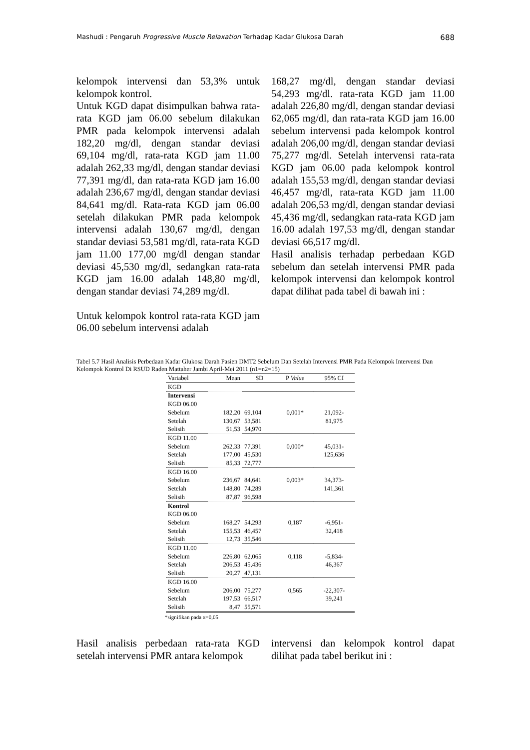Mashudi : Pengaruh Progressive Muscle Relaxation Terhadap Kadar Glukosa Darah 688
kelompok intervensi dan 53,3% untuk kelompok kontrol.
Untuk KGD dapat disimpulkan bahwa rata-rata KGD jam 06.00 sebelum dilakukan PMR pada kelompok intervensi adalah 182,20 mg/dl, dengan standar deviasi 69,104 mg/dl, rata-rata KGD jam 11.00 adalah 262,33 mg/dl, dengan standar deviasi 77,391 mg/dl, dan rata-rata KGD jam 16.00 adalah 236,67 mg/dl, dengan standar deviasi 84,641 mg/dl. Rata-rata KGD jam 06.00 setelah dilakukan PMR pada kelompok intervensi adalah 130,67 mg/dl, dengan standar deviasi 53,581 mg/dl, rata-rata KGD jam 11.00 177,00 mg/dl dengan standar deviasi 45,530 mg/dl, sedangkan rata-rata KGD jam 16.00 adalah 148,80 mg/dl, dengan standar deviasi 74,289 mg/dl.
Untuk kelompok kontrol rata-rata KGD jam 06.00 sebelum intervensi adalah
168,27 mg/dl, dengan standar deviasi 54,293 mg/dl. rata-rata KGD jam 11.00 adalah 226,80 mg/dl, dengan standar deviasi 62,065 mg/dl, dan rata-rata KGD jam 16.00 sebelum intervensi pada kelompok kontrol adalah 206,00 mg/dl, dengan standar deviasi 75,277 mg/dl. Setelah intervensi rata-rata KGD jam 06.00 pada kelompok kontrol adalah 155,53 mg/dl, dengan standar deviasi 46,457 mg/dl, rata-rata KGD jam 11.00 adalah 206,53 mg/dl, dengan standar deviasi 45,436 mg/dl, sedangkan rata-rata KGD jam 16.00 adalah 197,53 mg/dl, dengan standar deviasi 66,517 mg/dl.
Hasil analisis terhadap perbedaan KGD sebelum dan setelah intervensi PMR pada kelompok intervensi dan kelompok kontrol dapat dilihat pada tabel di bawah ini :
Tabel 5.7 Hasil Analisis Perbedaan Kadar Glukosa Darah Pasien DMT2 Sebelum Dan Setelah Intervensi PMR Pada Kelompok Intervensi Dan Kelompok Kontrol Di RSUD Raden Mattaher Jambi April-Mei 2011 (n1=n2=15)
| Variabel | Mean | SD | P Value | 95% CI |
| --- | --- | --- | --- | --- |
| KGD | | | | |
| Intervensi | | | | |
| KGD 06.00 | | | | |
| Sebelum | 182,20 | 69,104 | 0,001* | 21,092- |
| Setelah | 130,67 | 53,581 | | 81,975 |
| Selisih | 51,53 | 54,970 | | |
| KGD 11.00 | | | | |
| Sebelum | 262,33 | 77,391 | 0,000* | 45,031- |
| Setelah | 177,00 | 45,530 | | 125,636 |
| Selisih | 85,33 | 72,777 | | |
| KGD 16.00 | | | | |
| Sebelum | 236,67 | 84,641 | 0,003* | 34,373- |
| Setelah | 148,80 | 74,289 | | 141,361 |
| Selisih | 87,87 | 96,598 | | |
| Kontrol | | | | |
| KGD 06.00 | | | | |
| Sebelum | 168,27 | 54,293 | 0,187 | -6,951- |
| Setelah | 155,53 | 46,457 | | 32,418 |
| Selisih | 12,73 | 35,546 | | |
| KGD 11.00 | | | | |
| Sebelum | 226,80 | 62,065 | 0,118 | -5,834- |
| Setelah | 206,53 | 45,436 | | 46,367 |
| Selisih | 20,27 | 47,131 | | |
| KGD 16.00 | | | | |
| Sebelum | 206,00 | 75,277 | 0,565 | -22,307- |
| Setelah | 197,53 | 66,517 | | 39,241 |
| Selisih | 8,47 | 55,571 | | |
*signifikan pada α=0,05
Hasil analisis perbedaan rata-rata KGD setelah intervensi PMR antara kelompok
intervensi dan kelompok kontrol dapat dilihat pada tabel berikut ini :